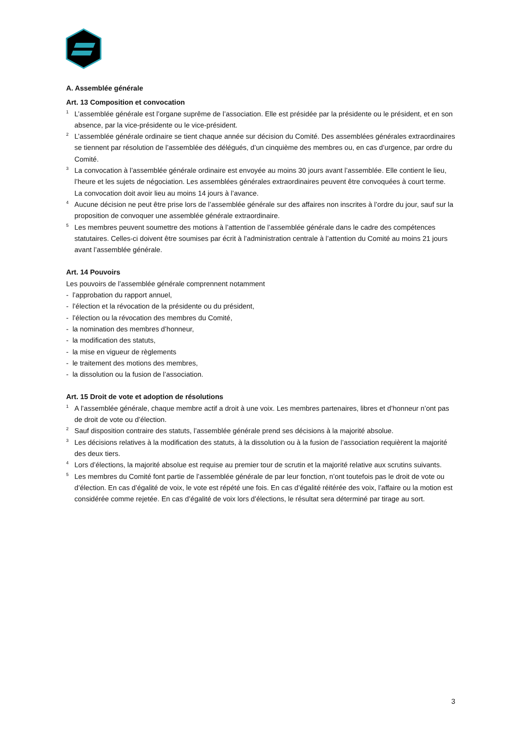A. Assemblée générale
Art. 13 Composition et convocation
<sup>1</sup> L’assemblée générale est l’organe suprême de l’association. Elle est présidée par la présidente ou le président, et en son absence, par la vice-présidente ou le vice-président.
<sup>2</sup> L’assemblée générale ordinaire se tient chaque année sur décision du Comité. Des assemblées générales extraordinaires se tiennent par résolution de l’assemblée des délégués, d’un cinquième des membres ou, en cas d’urgence, par ordre du Comité.
<sup>3</sup> La convocation à l’assemblée générale ordinaire est envoyée au moins 30 jours avant l’assemblée. Elle contient le lieu, l’heure et les sujets de négociation. Les assemblées générales extraordinaires peuvent être convoquées à court terme. La convocation doit avoir lieu au moins 14 jours à l’avance.
<sup>4</sup> Aucune décision ne peut être prise lors de l’assemblée générale sur des affaires non inscrites à l’ordre du jour, sauf sur la proposition de convoquer une assemblée générale extraordinaire.
<sup>5</sup> Les membres peuvent soumettre des motions à l’attention de l’assemblée générale dans le cadre des compétences statutaires. Celles-ci doivent être soumises par écrit à l’administration centrale à l’attention du Comité au moins 21 jours avant l’assemblée générale.
Art. 14 Pouvoirs
Les pouvoirs de l’assemblée générale comprennent notamment
- l’approbation du rapport annuel,
- l’élection et la révocation de la présidente ou du président,
- l’élection ou la révocation des membres du Comité,
- la nomination des membres d’honneur,
- la modification des statuts,
- la mise en vigueur de règlements
- le traitement des motions des membres,
- la dissolution ou la fusion de l’association.
Art. 15 Droit de vote et adoption de résolutions
<sup>1</sup> A l’assemblée générale, chaque membre actif a droit à une voix. Les membres partenaires, libres et d’honneur n’ont pas de droit de vote ou d’élection.
<sup>2</sup> Sauf disposition contraire des statuts, l’assemblée générale prend ses décisions à la majorité absolue.
<sup>3</sup> Les décisions relatives à la modification des statuts, à la dissolution ou à la fusion de l’association requièrent la majorité des deux tiers.
<sup>4</sup> Lors d’élections, la majorité absolue est requise au premier tour de scrutin et la majorité relative aux scrutins suivants.
<sup>5</sup> Les membres du Comité font partie de l’assemblée générale de par leur fonction, n’ont toutefois pas le droit de vote ou d’élection. En cas d’égalité de voix, le vote est répété une fois. En cas d’égalité réitérée des voix, l’affaire ou la motion est considérée comme rejetée. En cas d’égalité de voix lors d’élections, le résultat sera déterminé par tirage au sort.
3